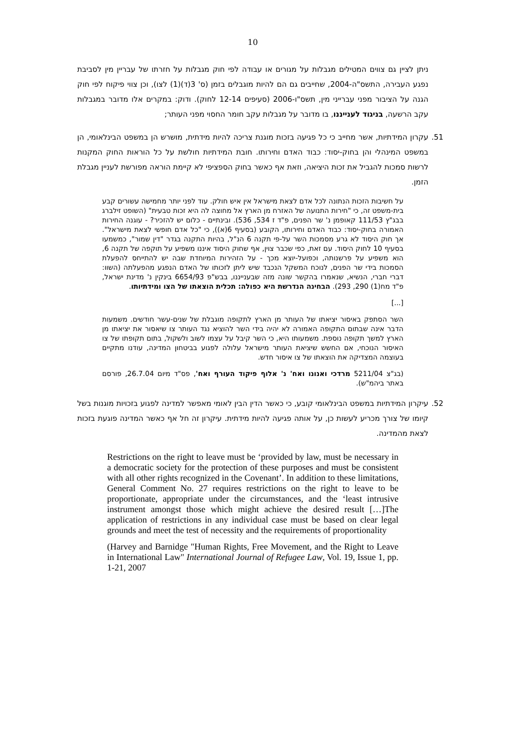10
ניתן לציין גם צווים המטילים מגבלות על מגורים או עבודה לפי חוק מגבלות על חזרתו של עבריין מין לסביבת נפגע העבירה, התשס"ה-2004, שחייבים גם הם להיות מוגבלים בזמן (ס' 3(ד)(1) לצו), וכן צווי פיקוח לפי חוק הגנה על הציבור מפני עברייני מין, תשס"ו-2006 (סעיפים 12-14 לחוק). ודוק: במקרים אלו מדובר במגבלות עקב הרשעה, בניגוד לענייננו, בו מדובר על מגבלות עקב חומר החסוי מפני העותר;
51. עקרון המידתיות, אשר מחייב כי כל פגיעה בזכות מוגנת צריכה להיות מידתית, מושרש הן במשפט הבינלאומי, הן במשפט המינהלי והן בחוק-יסוד: כבוד האדם וחירותו. חובת המידתיות חולשת על כל הוראות החוק המקנות לרשות סמכות להגביל את זכות היציאה, וזאת אף כאשר בחוק הספציפי לא קיימת הוראה מפורשת לעניין מגבלת הזמן.
על חשיבות הזכות הנתונה לכל אדם לצאת מישראל אין איש חולק. עוד לפני יותר מחמישה עשורים קבע בית-משפט זה, כי "חירות התנועה של האזרח מן הארץ אל מחוצה לה היא זכות טבעית" (השופט זילברג בבג"ץ 111/53 קאופמן נ' שר הפנים, פ"ד ז 534, 536). ובינתיים - כלום יש להזכיר? - עוגנה החירות האמורה בחוק-יסוד: כבוד האדם וחירותו, הקובע (בסעיף 6(א)), כי "כל אדם חופשי לצאת מישראל". אך חוק היסוד לא גרע מסמכות השר על-פי תקנה 6 הנ"ל, בהיות התקנה בגדר "דין שמור", כמשמעו בסעיף 10 לחוק היסוד. עם זאת, כפי שכבר צוין, אף שחוק היסוד איננו משפיע על תוקפה של תקנה 6, הוא משפיע על פרשנותה, וכפועל-יוצא מכך - על הזהירות המיוחדת שבה יש להתייחס להפעלת הסמכות בידי שר הפנים, לנוכח המשקל הנכבד שיש ליתן לזכותו של האדם הנפגע מהפעלתה (השוו: דברי חברי, הנשיא, שנאמרו בהקשר שונה מזה שבענייננו, בבש"פ 6654/93 בינקין נ' מדינת ישראל, פ"ד מח(1) 290, 293). הבחינה הנדרשת היא כפולה: תכלית הוצאתו של הצו ומידתיותו.
[...]
השר הסתפק באיסור יציאתו של העותר מן הארץ לתקופה מוגבלת של שנים-עשר חודשים. משמעות הדבר אינה שבתום התקופה האמורה לא יהיה בידי השר להוציא נגד העותר צו שיאסור את יציאתו מן הארץ למשך תקופה נוספת. משמעותו היא, כי השר קיבל על עצמו לשוב ולשקול, בתום תקופתו של צו האיסור הנוכחי, אם החשש שיציאת העותר מישראל עלולה לפגוע בביטחון המדינה, עודנו מתקיים בעוצמה המצדיקה את הוצאתו של צו איסור חדש.
(בג"צ 5211/04 מרדכי ואנונו ואח' נ' אלוף פיקוד העורף ואח', פס"ד מיום 26.7.04, פורסם באתר ביהמ"ש).
52. עיקרון המידתיות במשפט הבינלאומי קובע, כי כאשר הדין הבין לאומי מאפשר למדינה לפגוע בזכויות מוגנות בשל קיומו של צורך מכריע לעשות כן, על אותה פגיעה להיות מידתית. עיקרון זה חל אף כאשר המדינה פוגעת בזכות לצאת מהמדינה.
Restrictions on the right to leave must be ‘provided by law, must be necessary in a democratic society for the protection of these purposes and must be consistent with all other rights recognized in the Covenant’. In addition to these limitations, General Comment No. 27 requires restrictions on the right to leave to be proportionate, appropriate under the circumstances, and the ‘least intrusive instrument amongst those which might achieve the desired result […]The application of restrictions in any individual case must be based on clear legal grounds and meet the test of necessity and the requirements of proportionality
(Harvey and Barnidge "Human Rights, Free Movement, and the Right to Leave in International Law" International Journal of Refugee Law, Vol. 19, Issue 1, pp. 1-21, 2007